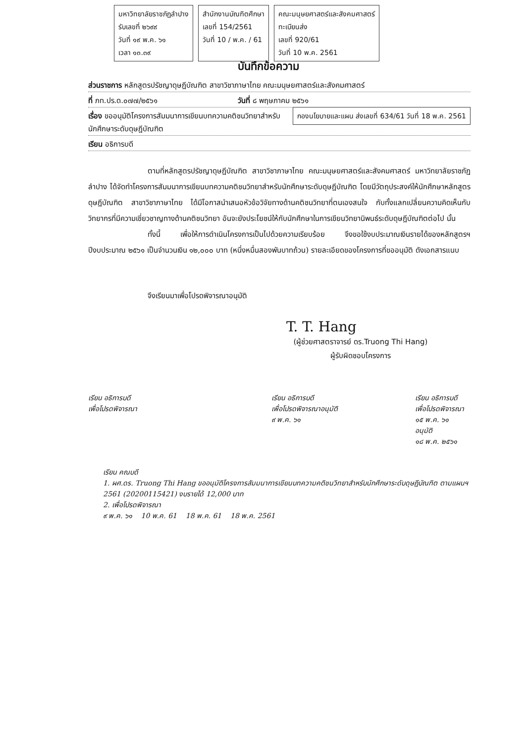มหาวิทยาลัยราชภัฏลำปาง
รับเลขที่ ๒๖๙๙
วันที่ ๑๙ พ.ค. ๖๑
เวลา ๑๓.๓๙
สำนักงานบัณฑิตศึกษา
เลขที่ 154/2561
วันที่ 10 / พ.ค. / 61
คณะมนุษยศาสตร์และสังคมศาสตร์
ทะเบียนส่ง
เลขที่ 920/61
วันที่ 10 พ.ค. 2561
บันทึกข้อความ
ส่วนราชการ หลักสูตรปรัชญาดุษฎีบัณฑิต สาขาวิชาภาษาไทย คณะมนุษยศาสตร์และสังคมศาสตร์
ที่ ภท.ปร.ด.๐๗๗/๒๕๖๑ วันที่ ๘ พฤษภาคม ๒๕๖๑ กองนโยบายและแผน ส่งเลขที่ 634/61 วันที่ 18 พ.ค. 2561
เรื่อง ขออนุมัติโครงการสัมมนาการเขียนบทความคติชนวิทยาสำหรับนักศึกษาระดับดุษฎีบัณฑิต
เรียน อธิการบดี
ตามที่หลักสูตรปรัชญาดุษฎีบัณฑิต สาขาวิชาภาษาไทย คณะมนุษยศาสตร์และสังคมศาสตร์ มหาวิทยาลัยราชภัฏลำปาง ได้จัดทำโครงการสัมมนาการเขียนบทความคติชนวิทยาสำหรับนักศึกษาระดับดุษฎีบัณฑิต โดยมีวัตถุประสงค์ให้นักศึกษาหลักสูตรดุษฎีบัณฑิต สาขาวิชาภาษาไทย ได้มีโอกาสนำเสนอหัวข้อวิจัยทางด้านคติชนวิทยาที่ตนเองสนใจ กับทั้งแลกเปลี่ยนความคิดเห็นกับวิทยากรที่มีความเชี่ยวชาญทางด้านคติชนวิทยา อันจะยังประโยชน์ให้กับนักศึกษาในการเขียนวิทยานิพนธ์ระดับดุษฎีบัณฑิตต่อไป นั้น
ทั้งนี้ เพื่อให้การดำเนินโครงการเป็นไปด้วยความเรียบร้อย จึงขอใช้งบประมาณเงินรายได้ของหลักสูตรฯ ปีงบประมาณ ๒๕๖๑ เป็นจำนวนเงิน ๑๒,๐๐๐ บาท (หนึ่งหมื่นสองพันบาทถ้วน) รายละเอียดของโครงการที่ขออนุมัติ ดังเอกสารแนบ
จึงเรียนมาเพื่อโปรดพิจารณาอนุมัติ
T. T. Hang
(ผู้ช่วยศาสตราจารย์ ดร.Truong Thi Hang)
ผู้รับผิดชอบโครงการ
เรียน อธิการบดี
เพื่อโปรดพิจารณา
เรียน อธิการบดี
เพื่อโปรดพิจารณาอนุมัติ
๙ พ.ค. ๖๑
เรียน อธิการบดี
เพื่อโปรดพิจารณา
๑๕ พ.ค. ๖๑
อนุมัติ
๑๘ พ.ค. ๒๕๖๑
เรียน คณบดี
1. ผศ.ดร. Truong Thi Hang ขออนุมัติโครงการสัมมนาการเขียนบทความคติชนวิทยาสำหรับนักศึกษาระดับดุษฎีบัณฑิต ตามแผนฯ 2561 (20200115421) งบรายได้ 12,000 บาท
2. เพื่อโปรดพิจารณา
๙ พ.ค. ๖๑ 10 พ.ค. 61 18 พ.ค. 61 18 พ.ค. 2561